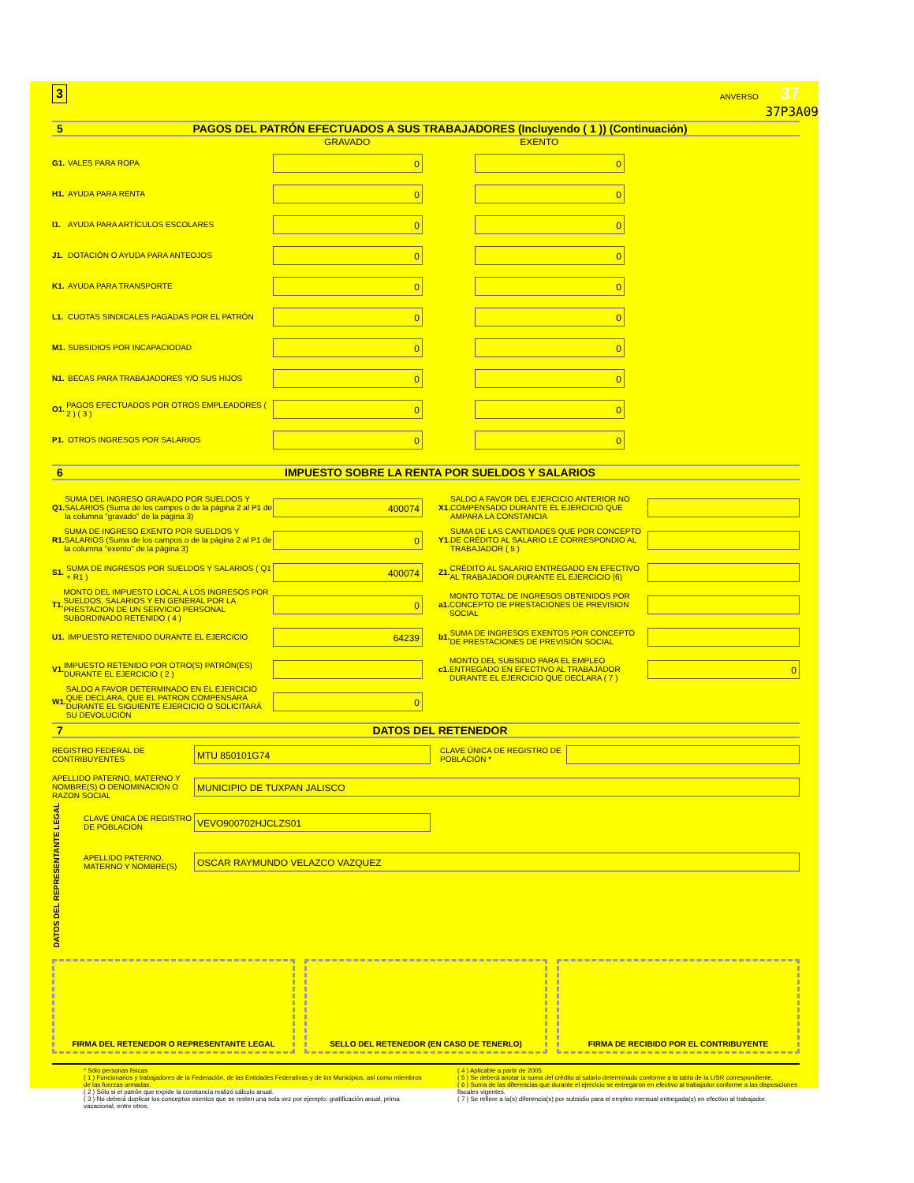3 ANVERSO 37
37P3A09
5 PAGOS DEL PATRÓN EFECTUADOS A SUS TRABAJADORES (Incluyendo ( 1 )) (Continuación)
GRAVADO EXENTO
G1. VALES PARA ROPA
0 0
H1. AYUDA PARA RENTA
0 0
I1. AYUDA PARA ARTÍCULOS ESCOLARES
0 0
J1. DOTACIÓN O AYUDA PARA ANTEOJOS
0 0
K1. AYUDA PARA TRANSPORTE
0 0
L1. CUOTAS SINDICALES PAGADAS POR EL PATRÓN
0 0
M1. SUBSIDIOS POR INCAPACIODAD
0 0
N1. BECAS PARA TRABAJADORES Y/O SUS HIJOS
0 0
O1. PAGOS EFECTUADOS POR OTROS EMPLEADORES ( 2 ) ( 3 )
0 0
P1. OTROS INGRESOS POR SALARIOS
0 0
6 IMPUESTO SOBRE LA RENTA POR SUELDOS Y SALARIOS
Q1. SUMA DEL INGRESO GRAVADO POR SUELDOS Y SALARIOS (Suma de los campos o de la página 2 al P1 de la columna "gravado" de la página 3)
400074
R1. SUMA DE INGRESO EXENTO POR SUELDOS Y SALARIOS (Suma de los campos o de la página 2 al P1 de la columna "exento" de la página 3)
0
S1. SUMA DE INGRESOS POR SUELDOS Y SALARIOS ( Q1 + R1 )
400074
T1. MONTO DEL IMPUESTO LOCAL A LOS INGRESOS POR SUELDOS, SALARIOS Y EN GENERAL POR LA PRESTACION DE UN SERVICIO PERSONAL SUBORDINADO RETENIDO ( 4 )
0
U1. IMPUESTO RETENIDO DURANTE EL EJERCICIO
64239
V1. IMPUESTO RETENIDO POR OTRO(S) PATRÓN(ES) DURANTE EL EJERCICIO ( 2 )
W1. SALDO A FAVOR DETERMINADO EN EL EJERCICIO QUE DECLARA, QUE EL PATRON COMPENSARA DURANTE EL SIGUIENTE EJERCICIO O SOLICITARÁ SU DEVOLUCIÓN
0
X1. SALDO A FAVOR DEL EJERCICIO ANTERIOR NO COMPENSADO DURANTE EL EJERCICIO QUE AMPARA LA CONSTANCIA
Y1. SUMA DE LAS CANTIDADES QUE POR CONCEPTO DE CRÉDITO AL SALARIO LE CORRESPONDIO AL TRABAJADOR ( 5 )
Z1. CRÉDITO AL SALARIO ENTREGADO EN EFECTIVO AL TRABAJADOR DURANTE EL EJERCICIO (6)
a1. MONTO TOTAL DE INGRESOS OBTENIDOS POR CONCEPTO DE PRESTACIONES DE PREVISION SOCIAL
b1. SUMA DE INGRESOS EXENTOS POR CONCEPTO DE PRESTACIONES DE PREVISIÓN SOCIAL
c1. MONTO DEL SUBSIDIO PARA EL EMPLEO ENTREGADO EN EFECTIVO AL TRABAJADOR DURANTE EL EJERCICIO QUE DECLARA ( 7 )
0
7 DATOS DEL RETENEDOR
REGISTRO FEDERAL DE CONTRIBUYENTES
MTU 850101G74
CLAVE ÚNICA DE REGISTRO DE POBLACIÓN *
APELLIDO PATERNO, MATERNO Y NOMBRE(S) O DENOMINACIÓN O RAZON SOCIAL
MUNICIPIO DE TUXPAN JALISCO
DATOS DEL REPRESENTANTE LEGAL
CLAVE ÚNICA DE REGISTRO DE POBLACION
VEVO900702HJCLZS01
APELLIDO PATERNO, MATERNO Y NOMBRE(S)
OSCAR RAYMUNDO VELAZCO VAZQUEZ
FIRMA DEL RETENEDOR O REPRESENTANTE LEGAL
SELLO DEL RETENEDOR (EN CASO DE TENERLO)
FIRMA DE RECIBIDO POR EL CONTRIBUYENTE
* Sólo personas fisicas
( 1 ) Funcionarios y trabajadores de la Federación, de las Entidades Federativas y de los Municipios, así como miembros de las fuerzas armadas.
( 2 ) Sólo si el patrón que expide la constancia realizó cálculo anual.
( 3 ) No deberá duplicar los conceptos exentos que se resten una sola vez por ejemplo: gratificación anual, prima vacacional, entre otros.
( 4 ) Aplicable a partir de 2005.
( 5 ) Se deberá anotar la suma del crédito al salario determinado conforme a la tabla de la LISR correspondiente.
( 6 ) Suma de las diferencias que durante el ejercicio se entregaron en efectivo al trabajador conforme a las disposiciones fiscales vigentes.
( 7 ) Se refiere a la(s) diferencia(s) por subsidio para el empleo mensual entregada(s) en efectivo al trabajador.